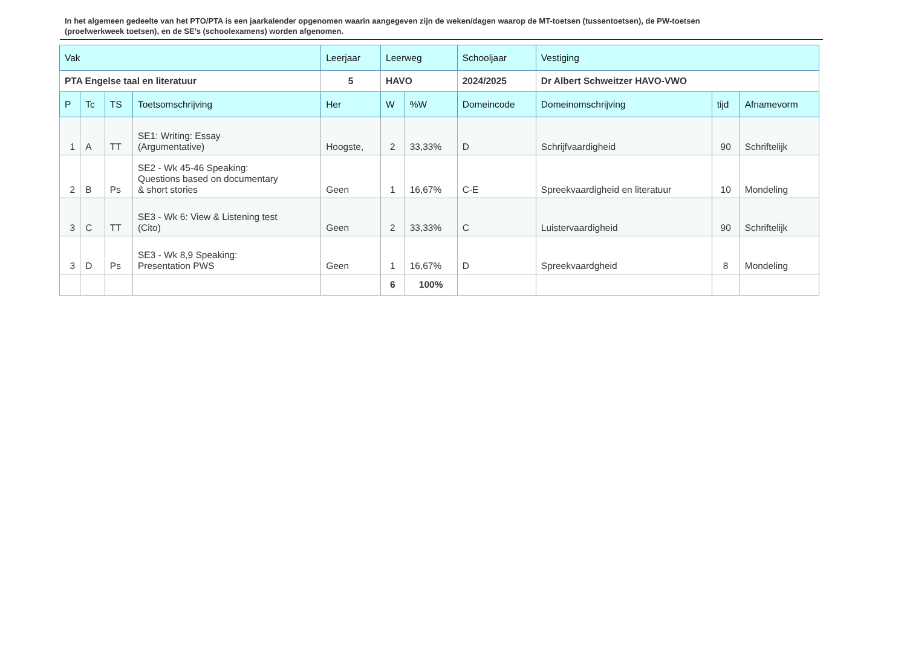In het algemeen gedeelte van het PTO/PTA is een jaarkalender opgenomen waarin aangegeven zijn de weken/dagen waarop de MT-toetsen (tussentoetsen), de PW-toetsen (proefwerkweek toetsen), en de SE’s (schoolexamens) worden afgenomen.
| Vak | | | | Leerjaar | Leerweg | | Schooljaar | Vestiging | | |
| --- | --- | --- | --- | --- | --- | --- | --- | --- | --- | --- |
| PTA Engelse taal en literatuur | | | | 5 | HAVO | | 2024/2025 | Dr Albert Schweitzer HAVO-VWO | | |
| P | Tc | TS | Toetsomschrijving | Her | W | %W | Domeincode | Domeinomschrijving | tijd | Afnamevorm |
| 1 | A | TT | SE1: Writing: Essay (Argumentative) | Hoogste, | 2 | 33,33% | D | Schrijfvaardigheid | 90 | Schriftelijk |
| 2 | B | Ps | SE2 - Wk 45-46 Speaking: Questions based on documentary & short stories | Geen | 1 | 16,67% | C-E | Spreekvaardigheid en literatuur | 10 | Mondeling |
| 3 | C | TT | SE3 - Wk 6: View & Listening test (Cito) | Geen | 2 | 33,33% | C | Luistervaardigheid | 90 | Schriftelijk |
| 3 | D | Ps | SE3 - Wk 8,9 Speaking: Presentation PWS | Geen | 1 | 16,67% | D | Spreekvaardgheid | 8 | Mondeling |
| | | | | | 6 | 100% | | | | |